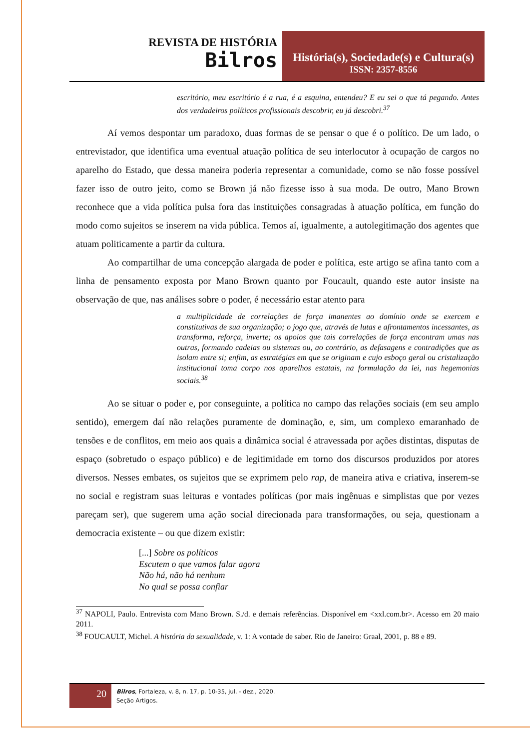REVISTA DE HISTÓRIA
Bilros
História(s), Sociedade(s) e Cultura(s)
ISSN: 2357-8556
escritório, meu escritório é a rua, é a esquina, entendeu? E eu sei o que tá pegando. Antes dos verdadeiros políticos profissionais descobrir, eu já descobri.<sup>37</sup>
Aí vemos despontar um paradoxo, duas formas de se pensar o que é o político. De um lado, o entrevistador, que identifica uma eventual atuação política de seu interlocutor à ocupação de cargos no aparelho do Estado, que dessa maneira poderia representar a comunidade, como se não fosse possível fazer isso de outro jeito, como se Brown já não fizesse isso à sua moda. De outro, Mano Brown reconhece que a vida política pulsa fora das instituições consagradas à atuação política, em função do modo como sujeitos se inserem na vida pública. Temos aí, igualmente, a autolegitimação dos agentes que atuam politicamente a partir da cultura.
Ao compartilhar de uma concepção alargada de poder e política, este artigo se afina tanto com a linha de pensamento exposta por Mano Brown quanto por Foucault, quando este autor insiste na observação de que, nas análises sobre o poder, é necessário estar atento para
a multiplicidade de correlações de força imanentes ao domínio onde se exercem e constitutivas de sua organização; o jogo que, através de lutas e afrontamentos incessantes, as transforma, reforça, inverte; os apoios que tais correlações de força encontram umas nas outras, formando cadeias ou sistemas ou, ao contrário, as defasagens e contradições que as isolam entre si; enfim, as estratégias em que se originam e cujo esboço geral ou cristalização institucional toma corpo nos aparelhos estatais, na formulação da lei, nas hegemonias sociais.<sup>38</sup>
Ao se situar o poder e, por conseguinte, a política no campo das relações sociais (em seu amplo sentido), emergem daí não relações puramente de dominação, e, sim, um complexo emaranhado de tensões e de conflitos, em meio aos quais a dinâmica social é atravessada por ações distintas, disputas de espaço (sobretudo o espaço público) e de legitimidade em torno dos discursos produzidos por atores diversos. Nesses embates, os sujeitos que se exprimem pelo rap, de maneira ativa e criativa, inserem-se no social e registram suas leituras e vontades políticas (por mais ingênuas e simplistas que por vezes pareçam ser), que sugerem uma ação social direcionada para transformações, ou seja, questionam a democracia existente – ou que dizem existir:
[...] Sobre os políticos
Escutem o que vamos falar agora
Não há, não há nenhum
No qual se possa confiar
<sup>37</sup> NAPOLI, Paulo. Entrevista com Mano Brown. S./d. e demais referências. Disponível em <xxl.com.br>. Acesso em 20 maio 2011.
<sup>38</sup> FOUCAULT, Michel. A história da sexualidade, v. 1: A vontade de saber. Rio de Janeiro: Graal, 2001, p. 88 e 89.
20
Bilros, Fortaleza, v. 8, n. 17, p. 10-35, jul. - dez., 2020.
Seção Artigos.